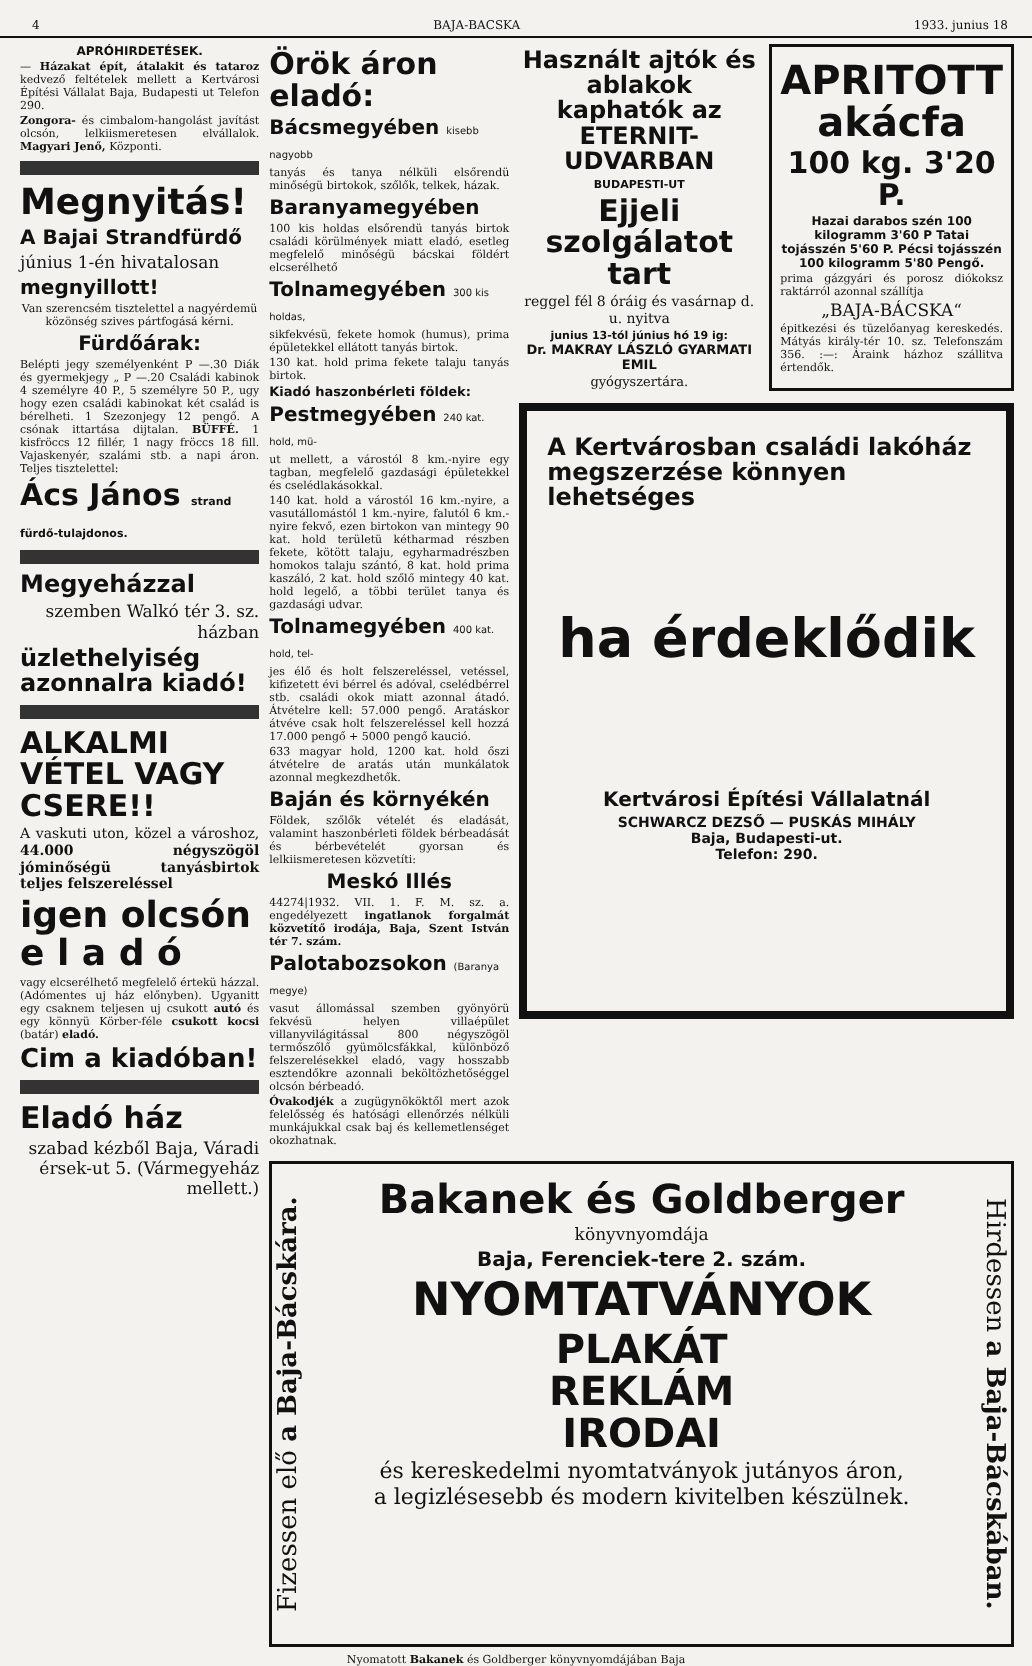4 BAJA-BACSKA 1933. junius 18
APRÓHIRDETÉSEK.
— Házakat épít, átalakit és tataroz kedvező feltételek mellett a Kertvárosi Építési Vállalat Baja, Budapesti ut Telefon 290.
Zongora- és cimbalom-hangolást javítást olcsón, lelkiismeretesen elvállalok. Magyari Jenő, Központi.
Megnyitás!
A Bajai Strandfürdő
június 1-én hivatalosan
megnyillott!
Van szerencsém tisztelettel a nagyérdemü közönség szives pártfogásá kérni.
Fürdőárak:
Belépti jegy személyenként P —.30 Diák és gyermekjegy „ P —.20 Családi kabinok 4 személyre 40 P., 5 személyre 50 P., ugy hogy ezen családi kabinokat két család is bérelheti. 1 Szezonjegy 12 pengő. A csónak ittartása dijtalan. BÜFFÉ. 1 kisfröccs 12 fillér, 1 nagy fröccs 18 fill. Vajaskenyér, szalámi stb. a napi áron. Teljes tisztelettel:
Ács János strand fürdő-tulajdonos.
Megyeházzal
szemben Walkó tér 3. sz. házban
üzlethelyiség azonnalra kiadó!
ALKALMI VÉTEL VAGY CSERE!!
A vaskuti uton, közel a városhoz, 44.000 négyszögöl jóminőségü tanyásbirtok teljes felszereléssel
igen olcsón e l a d ó
vagy elcserélhető megfelelő értekü házzal. (Adómentes uj ház előnyben). Ugyanitt egy csaknem teljesen uj csukott autó és egy könnyü Körber-féle csukott kocsi (batár) eladó.
Cim a kiadóban!
Eladó ház
szabad kézből Baja, Váradi érsek-ut 5. (Vármegyeház mellett.)
Örök áron eladó:
Bácsmegyében kisebb nagyobb
tanyás és tanya nélküli elsőrendü minőségü birtokok, szőlők, telkek, házak.
Baranyamegyében
100 kis holdas elsőrendü tanyás birtok családi körülmények miatt eladó, esetleg megfelelő minőségü bácskai földért elcserélhető
Tolnamegyében 300 kis holdas,
sikfekvésü, fekete homok (humus), prima épületekkel ellátott tanyás birtok.
130 kat. hold prima fekete talaju tanyás birtok.
Kiadó haszonbérleti földek:
Pestmegyében 240 kat. hold, mü-
ut mellett, a várostól 8 km.-nyire egy tagban, megfelelő gazdasági épületekkel és cselédlakásokkal.
140 kat. hold a várostól 16 km.-nyire, a vasutállomástól 1 km.-nyire, falutól 6 km.-nyire fekvő, ezen birtokon van mintegy 90 kat. hold területü kétharmad részben fekete, kötött talaju, egyharmadrészben homokos talaju szántó, 8 kat. hold prima kaszáló, 2 kat. hold szőlő mintegy 40 kat. hold legelő, a többi terület tanya és gazdasági udvar.
Tolnamegyében 400 kat. hold, tel-
jes élő és holt felszereléssel, vetéssel, kifizetett évi bérrel és adóval, cselédbérrel stb. családi okok miatt azonnal átadó. Átvételre kell: 57.000 pengő. Aratáskor átvéve csak holt felszereléssel kell hozzá 17.000 pengő + 5000 pengő kaució.
633 magyar hold, 1200 kat. hold őszi átvételre de aratás után munkálatok azonnal megkezdhetők.
Baján és környékén
Földek, szőlők vételét és eladását, valamint haszonbérleti földek bérbeadását és bérbevételét gyorsan és lelkiismeretesen közvetíti:
Meskó Illés
44274|1932. VII. 1. F. M. sz. a. engedélyezett ingatlanok forgalmát közvetítő irodája, Baja, Szent István tér 7. szám.
Palotabozsokon (Baranya megye)
vasut állomással szemben gyönyörü fekvésü helyen villaépület villanyvilágitással 800 négyszögöl termőszőlő gyümölcsfákkal, különböző felszerelésekkel eladó, vagy hosszabb esztendőkre azonnali beköltözhetőséggel olcsón bérbeadó.
Óvakodjék a zugügynököktől mert azok felelősség és hatósági ellenőrzés nélküli munkájukkal csak baj és kellemetlenséget okozhatnak.
Használt ajtók és ablakok kaphatók az ETERNIT-UDVARBAN
BUDAPESTI-UT
Ejjeli szolgálatot tart
reggel fél 8 óráig és vasárnap d. u. nyitva
junius 13-tól június hó 19 ig:
Dr. MAKRAY LÁSZLÓ GYARMATI EMIL
gyógyszertára.
APRITOTT akácfa
100 kg. 3'20 P.
Hazai darabos szén 100 kilogramm 3'60 P Tatai tojásszén 5'60 P. Pécsi tojásszén 100 kilogramm 5'80 Pengő.
prima gázgyári és porosz diókoksz raktárról azonnal szállítja
„BAJA-BÁCSKA“
épitkezési és tüzelőanyag kereskedés. Mátyás király-tér 10. sz. Telefonszám 356. :—: Áraink házhoz szállitva értendők.
A Kertvárosban családi lakóház megszerzése könnyen lehetséges
ha érdeklődik
Kertvárosi Építési Vállalatnál
SCHWARCZ DEZSŐ — PUSKÁS MIHÁLY
Baja, Budapesti-ut.
Telefon: 290.
Fizessen elő a Baja-Bácskára.
Bakanek és Goldberger
könyvnyomdája
Baja, Ferenciek-tere 2. szám.
NYOMTATVÁNYOK
PLAKÁT
REKLÁM
IRODAI
és kereskedelmi nyomtatványok jutányos áron, a legizlésesebb és modern kivitelben készülnek.
Hirdessen a Baja-Bácskában.
Nyomatott Bakanek és Goldberger könyvnyomdájában Baja